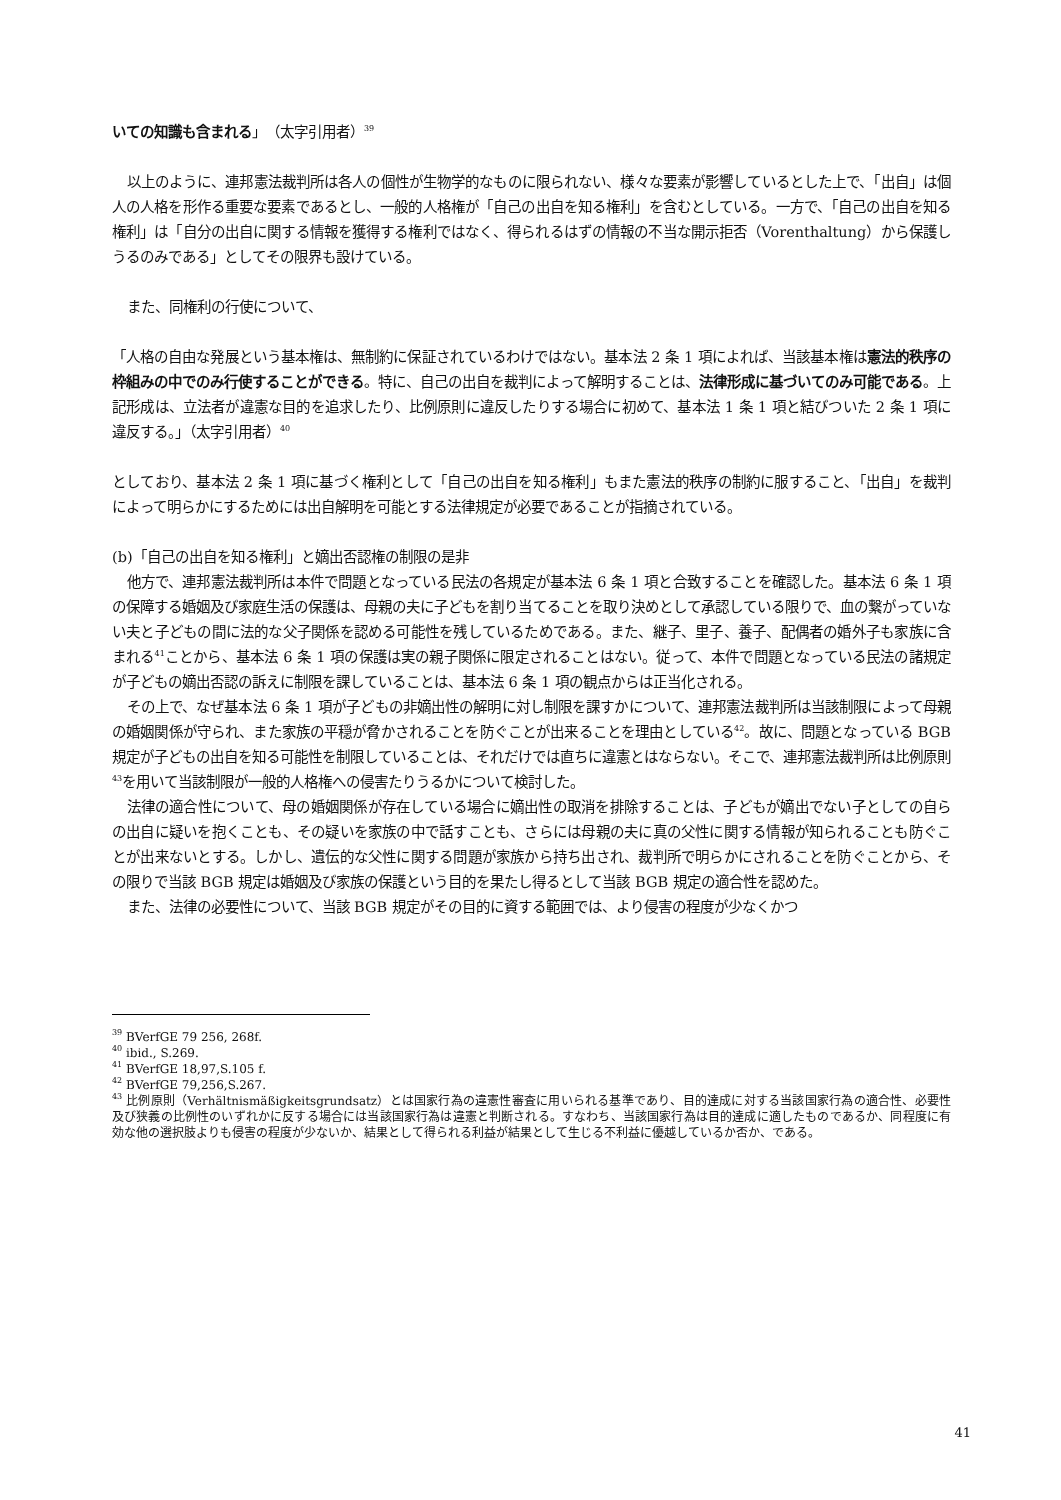いての知識も含まれる」（太字引用者）<sup>39</sup>
以上のように、連邦憲法裁判所は各人の個性が生物学的なものに限られない、様々な要素が影響しているとした上で、「出自」は個人の人格を形作る重要な要素であるとし、一般的人格権が「自己の出自を知る権利」を含むとしている。一方で、「自己の出自を知る権利」は「自分の出自に関する情報を獲得する権利ではなく、得られるはずの情報の不当な開示拒否（Vorenthaltung）から保護しうるのみである」としてその限界も設けている。
また、同権利の行使について、
「人格の自由な発展という基本権は、無制約に保証されているわけではない。基本法 2 条 1 項によれば、当該基本権は憲法的秩序の枠組みの中でのみ行使することができる。特に、自己の出自を裁判によって解明することは、法律形成に基づいてのみ可能である。上記形成は、立法者が違憲な目的を追求したり、比例原則に違反したりする場合に初めて、基本法 1 条 1 項と結びついた 2 条 1 項に違反する。」（太字引用者）<sup>40</sup>
としており、基本法 2 条 1 項に基づく権利として「自己の出自を知る権利」もまた憲法的秩序の制約に服すること、「出自」を裁判によって明らかにするためには出自解明を可能とする法律規定が必要であることが指摘されている。
(b)「自己の出自を知る権利」と嫡出否認権の制限の是非
他方で、連邦憲法裁判所は本件で問題となっている民法の各規定が基本法 6 条 1 項と合致することを確認した。基本法 6 条 1 項の保障する婚姻及び家庭生活の保護は、母親の夫に子どもを割り当てることを取り決めとして承認している限りで、血の繋がっていない夫と子どもの間に法的な父子関係を認める可能性を残しているためである。また、継子、里子、養子、配偶者の婚外子も家族に含まれる<sup>41</sup>ことから、基本法 6 条 1 項の保護は実の親子関係に限定されることはない。従って、本件で問題となっている民法の諸規定が子どもの嫡出否認の訴えに制限を課していることは、基本法 6 条 1 項の観点からは正当化される。
その上で、なぜ基本法 6 条 1 項が子どもの非嫡出性の解明に対し制限を課すかについて、連邦憲法裁判所は当該制限によって母親の婚姻関係が守られ、また家族の平穏が脅かされることを防ぐことが出来ることを理由としている<sup>42</sup>。故に、問題となっている BGB 規定が子どもの出自を知る可能性を制限していることは、それだけでは直ちに違憲とはならない。そこで、連邦憲法裁判所は比例原則<sup>43</sup>を用いて当該制限が一般的人格権への侵害たりうるかについて検討した。
法律の適合性について、母の婚姻関係が存在している場合に嫡出性の取消を排除することは、子どもが嫡出でない子としての自らの出自に疑いを抱くことも、その疑いを家族の中で話すことも、さらには母親の夫に真の父性に関する情報が知られることも防ぐことが出来ないとする。しかし、遺伝的な父性に関する問題が家族から持ち出され、裁判所で明らかにされることを防ぐことから、その限りで当該 BGB 規定は婚姻及び家族の保護という目的を果たし得るとして当該 BGB 規定の適合性を認めた。
また、法律の必要性について、当該 BGB 規定がその目的に資する範囲では、より侵害の程度が少なくかつ
<sup>39</sup> BVerfGE 79 256, 268f.
<sup>40</sup> ibid., S.269.
<sup>41</sup> BVerfGE 18,97,S.105 f.
<sup>42</sup> BVerfGE 79,256,S.267.
<sup>43</sup> 比例原則（Verhältnismäßigkeitsgrundsatz）とは国家行為の違憲性審査に用いられる基準であり、目的達成に対する当該国家行為の適合性、必要性及び狭義の比例性のいずれかに反する場合には当該国家行為は違憲と判断される。すなわち、当該国家行為は目的達成に適したものであるか、同程度に有効な他の選択肢よりも侵害の程度が少ないか、結果として得られる利益が結果として生じる不利益に優越しているか否か、である。
41